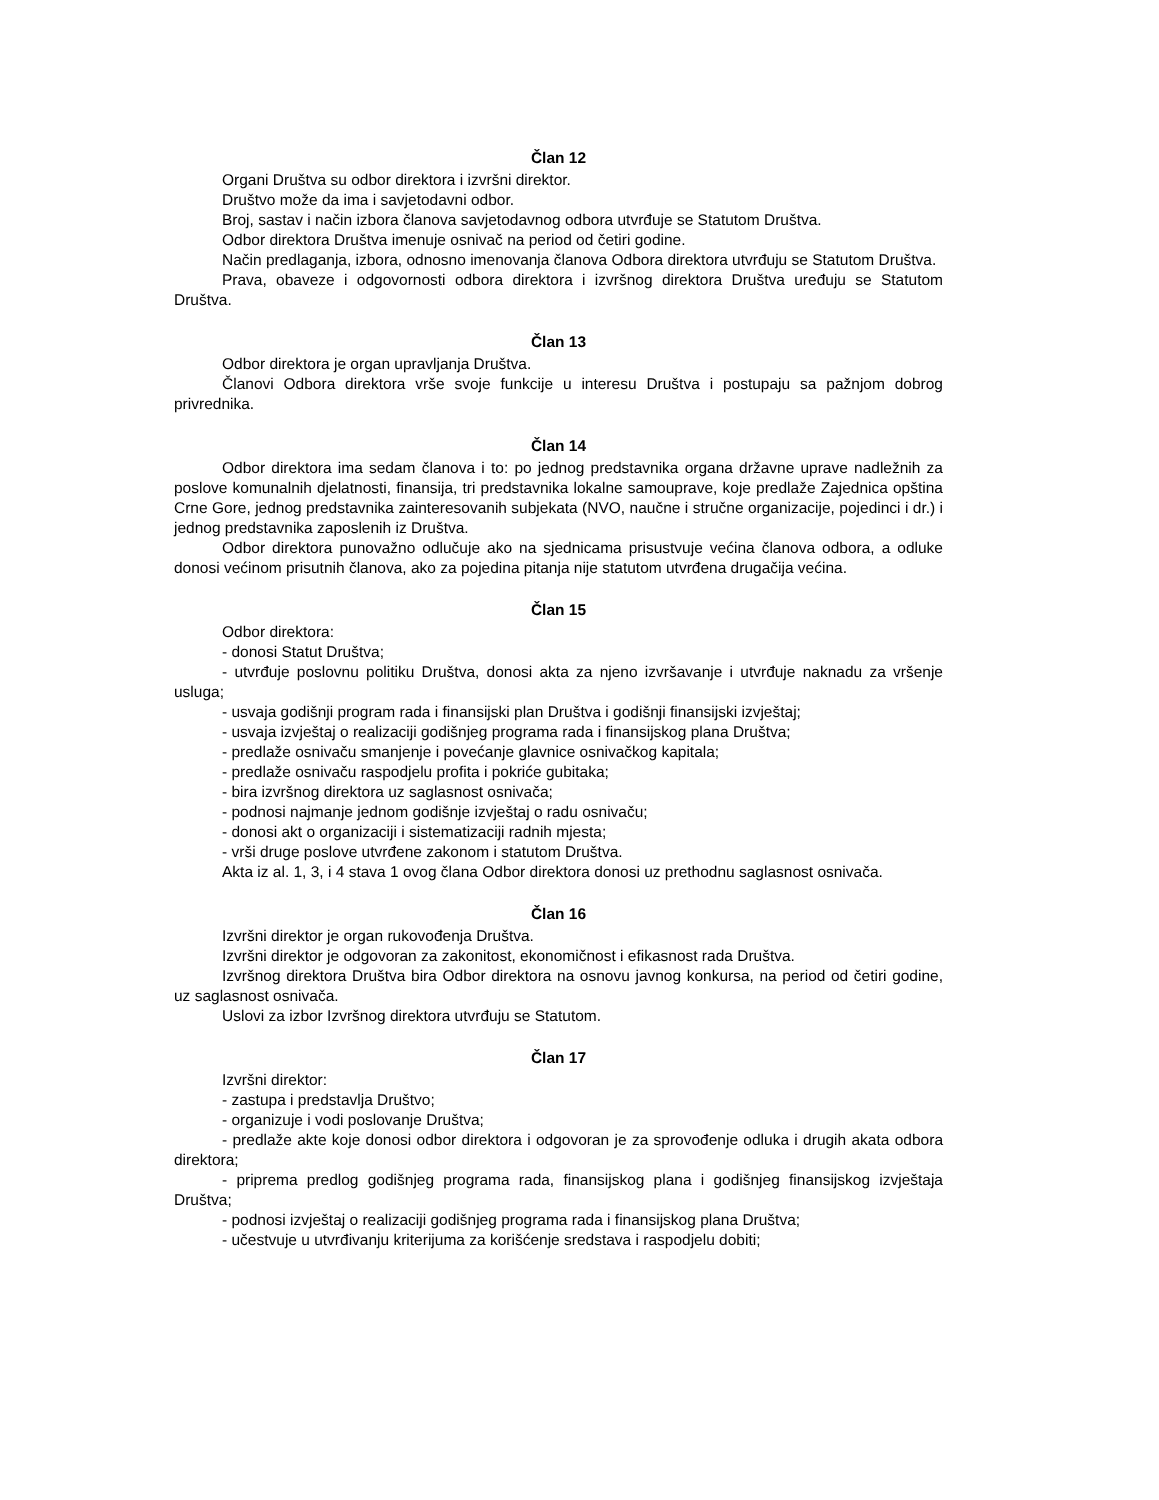Član 12
Organi Društva su odbor direktora i izvršni direktor.
Društvo može da ima i savjetodavni odbor.
Broj, sastav i način izbora članova savjetodavnog odbora utvrđuje se Statutom Društva.
Odbor direktora Društva imenuje osnivač na period od četiri godine.
Način predlaganja, izbora, odnosno imenovanja članova Odbora direktora utvrđuju se Statutom Društva.
Prava, obaveze i odgovornosti odbora direktora i izvršnog direktora Društva uređuju se Statutom Društva.
Član 13
Odbor direktora je organ upravljanja Društva.
Članovi Odbora direktora vrše svoje funkcije u interesu Društva i postupaju sa pažnjom dobrog privrednika.
Član 14
Odbor direktora ima sedam članova i to: po jednog predstavnika organa državne uprave nadležnih za poslove komunalnih djelatnosti, finansija, tri predstavnika lokalne samouprave, koje predlaže Zajednica opština Crne Gore, jednog predstavnika zainteresovanih subjekata (NVO, naučne i stručne organizacije, pojedinci i dr.) i jednog predstavnika zaposlenih iz Društva.
Odbor direktora punovažno odlučuje ako na sjednicama prisustvuje većina članova odbora, a odluke donosi većinom prisutnih članova, ako za pojedina pitanja nije statutom utvrđena drugačija većina.
Član 15
Odbor direktora:
- donosi Statut Društva;
- utvrđuje poslovnu politiku Društva, donosi akta za njeno izvršavanje i utvrđuje naknadu za vršenje usluga;
- usvaja godišnji program rada i finansijski plan Društva i godišnji finansijski izvještaj;
- usvaja izvještaj o realizaciji godišnjeg programa rada i finansijskog plana Društva;
- predlaže osnivaču smanjenje i povećanje glavnice osnivačkog kapitala;
- predlaže osnivaču raspodjelu profita i pokriće gubitaka;
- bira izvršnog direktora uz saglasnost osnivača;
- podnosi najmanje jednom godišnje izvještaj o radu osnivaču;
- donosi akt o organizaciji i sistematizaciji radnih mjesta;
- vrši druge poslove utvrđene zakonom i statutom Društva.
Akta iz al. 1, 3, i 4 stava 1 ovog člana Odbor direktora donosi uz prethodnu saglasnost osnivača.
Član 16
Izvršni direktor je organ rukovođenja Društva.
Izvršni direktor je odgovoran za zakonitost, ekonomičnost i efikasnost rada Društva.
Izvršnog direktora Društva bira Odbor direktora na osnovu javnog konkursa, na period od četiri godine, uz saglasnost osnivača.
Uslovi za izbor Izvršnog direktora utvrđuju se Statutom.
Član 17
Izvršni direktor:
- zastupa i predstavlja Društvo;
- organizuje i vodi poslovanje Društva;
- predlaže akte koje donosi odbor direktora i odgovoran je za sprovođenje odluka i drugih akata odbora direktora;
- priprema predlog godišnjeg programa rada, finansijskog plana i godišnjeg finansijskog izvještaja Društva;
- podnosi izvještaj o realizaciji godišnjeg programa rada i finansijskog plana Društva;
- učestvuje u utvrđivanju kriterijuma za korišćenje sredstava i raspodjelu dobiti;